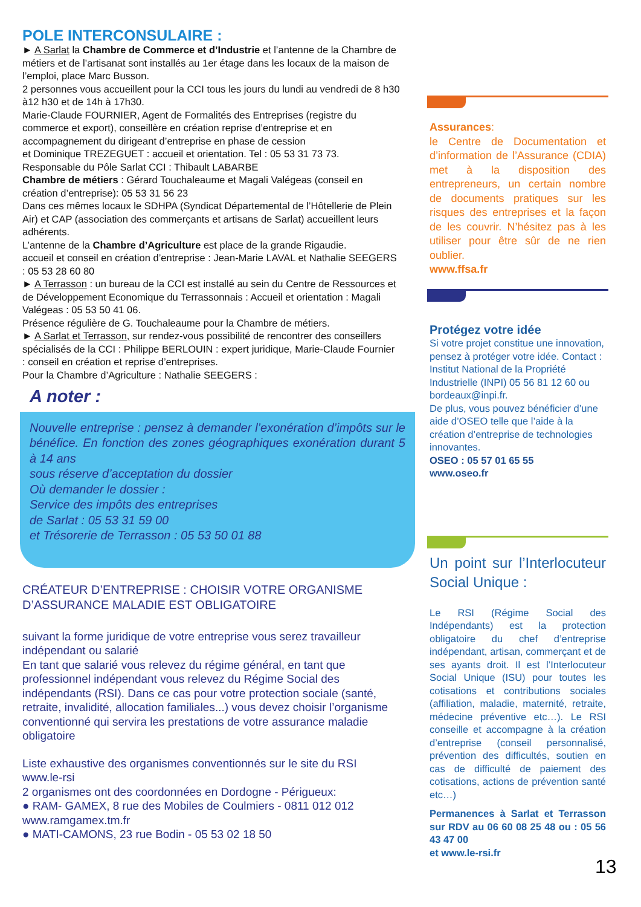POLE INTERCONSULAIRE :
► A Sarlat la Chambre de Commerce et d’Industrie et l’antenne de la Chambre de métiers et de l’artisanat sont installés au 1er étage dans les locaux de la maison de l’emploi, place Marc Busson.
2 personnes vous accueillent pour la CCI tous les jours du lundi au vendredi de 8 h30 à12 h30 et de 14h à 17h30.
Marie-Claude FOURNIER, Agent de Formalités des Entreprises (registre du commerce et export), conseillère en création reprise d’entreprise et en accompagnement du dirigeant d’entreprise en phase de cession
et Dominique TREZEGUET : accueil et orientation. Tel : 05 53 31 73 73.
Responsable du Pôle Sarlat CCI : Thibault LABARBE
Chambre de métiers : Gérard Touchaleaume et Magali Valégeas (conseil en création d’entreprise): 05 53 31 56 23
Dans ces mêmes locaux le SDHPA (Syndicat Départemental de l’Hôtellerie de Plein Air) et CAP (association des commerçants et artisans de Sarlat) accueillent leurs adhérents.
L’antenne de la Chambre d’Agriculture est place de la grande Rigaudie.
accueil et conseil en création d’entreprise : Jean-Marie LAVAL et Nathalie SEEGERS : 05 53 28 60 80
► A Terrasson : un bureau de la CCI est installé au sein du Centre de Ressources et de Développement Economique du Terrassonnais : Accueil et orientation : Magali Valégeas : 05 53 50 41 06.
Présence régulière de G. Touchaleaume pour la Chambre de métiers.
► A Sarlat et Terrasson, sur rendez-vous possibilité de rencontrer des conseillers spécialisés de la CCI : Philippe BERLOUIN : expert juridique, Marie-Claude Fournier : conseil en création et reprise d’entreprises.
Pour la Chambre d’Agriculture : Nathalie SEEGERS :
A noter :
Nouvelle entreprise : pensez à demander l’exonération d’impôts sur le bénéfice. En fonction des zones géographiques exonération durant 5 à 14 ans
sous réserve d’acceptation du dossier
Où demander le dossier :
Service des impôts des entreprises
de Sarlat : 05 53 31 59 00
et Trésorerie de Terrasson : 05 53 50 01 88
CRÉATEUR D’ENTREPRISE : CHOISIR VOTRE ORGANISME D’ASSURANCE MALADIE EST OBLIGATOIRE
suivant la forme juridique de votre entreprise vous serez travailleur indépendant ou salarié
En tant que salarié vous relevez du régime général, en tant que professionnel indépendant vous relevez du Régime Social des indépendants (RSI). Dans ce cas pour votre protection sociale (santé, retraite, invalidité, allocation familiales...) vous devez choisir l’organisme conventionné qui servira les prestations de votre assurance maladie obligatoire
Liste exhaustive des organismes conventionnés sur le site du RSI www.le-rsi
2 organismes ont des coordonnées en Dordogne - Périgueux:
● RAM- GAMEX, 8 rue des Mobiles de Coulmiers - 0811 012 012 www.ramgamex.tm.fr
● MATI-CAMONS, 23 rue Bodin - 05 53 02 18 50
Assurances:
le Centre de Documentation et d’information de l’Assurance (CDIA) met à la disposition des entrepreneurs, un certain nombre de documents pratiques sur les risques des entreprises et la façon de les couvrir. N’hésitez pas à les utiliser pour être sûr de ne rien oublier.
www.ffsa.fr
Protégez votre idée
Si votre projet constitue une innovation, pensez à protéger votre idée. Contact : Institut National de la Propriété Industrielle (INPI) 05 56 81 12 60 ou bordeaux@inpi.fr.
De plus, vous pouvez bénéficier d’une aide d’OSEO telle que l’aide à la création d’entreprise de technologies innovantes.
OSEO : 05 57 01 65 55
www.oseo.fr
Un point sur l’Interlocuteur Social Unique :
Le RSI (Régime Social des Indépendants) est la protection obligatoire du chef d’entreprise indépendant, artisan, commerçant et de ses ayants droit. Il est l’Interlocuteur Social Unique (ISU) pour toutes les cotisations et contributions sociales (affiliation, maladie, maternité, retraite, médecine préventive etc…). Le RSI conseille et accompagne à la création d’entreprise (conseil personnalisé, prévention des difficultés, soutien en cas de difficulté de paiement des cotisations, actions de prévention santé etc…)
Permanences à Sarlat et Terrasson sur RDV au 06 60 08 25 48 ou : 05 56 43 47 00
et www.le-rsi.fr
13